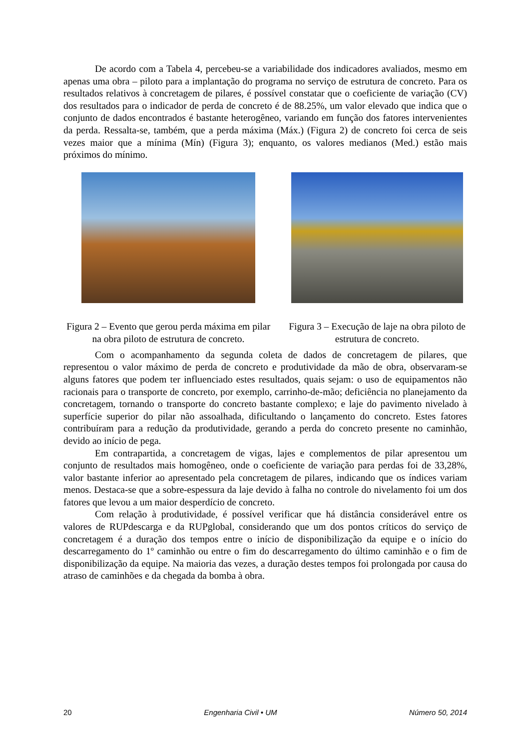De acordo com a Tabela 4, percebeu-se a variabilidade dos indicadores avaliados, mesmo em apenas uma obra – piloto para a implantação do programa no serviço de estrutura de concreto. Para os resultados relativos à concretagem de pilares, é possível constatar que o coeficiente de variação (CV) dos resultados para o indicador de perda de concreto é de 88.25%, um valor elevado que indica que o conjunto de dados encontrados é bastante heterogêneo, variando em função dos fatores intervenientes da perda. Ressalta-se, também, que a perda máxima (Máx.) (Figura 2) de concreto foi cerca de seis vezes maior que a mínima (Mín) (Figura 3); enquanto, os valores medianos (Med.) estão mais próximos do mínimo.
Figura 2 – Evento que gerou perda máxima em pilar na obra piloto de estrutura de concreto.
Figura 3 – Execução de laje na obra piloto de estrutura de concreto.
Com o acompanhamento da segunda coleta de dados de concretagem de pilares, que representou o valor máximo de perda de concreto e produtividade da mão de obra, observaram-se alguns fatores que podem ter influenciado estes resultados, quais sejam: o uso de equipamentos não racionais para o transporte de concreto, por exemplo, carrinho-de-mão; deficiência no planejamento da concretagem, tornando o transporte do concreto bastante complexo; e laje do pavimento nivelado à superfície superior do pilar não assoalhada, dificultando o lançamento do concreto. Estes fatores contribuíram para a redução da produtividade, gerando a perda do concreto presente no caminhão, devido ao início de pega.
Em contrapartida, a concretagem de vigas, lajes e complementos de pilar apresentou um conjunto de resultados mais homogêneo, onde o coeficiente de variação para perdas foi de 33,28%, valor bastante inferior ao apresentado pela concretagem de pilares, indicando que os índices variam menos. Destaca-se que a sobre-espessura da laje devido à falha no controle do nivelamento foi um dos fatores que levou a um maior desperdício de concreto.
Com relação à produtividade, é possível verificar que há distância considerável entre os valores de RUPdescarga e da RUPglobal, considerando que um dos pontos críticos do serviço de concretagem é a duração dos tempos entre o início de disponibilização da equipe e o início do descarregamento do 1º caminhão ou entre o fim do descarregamento do último caminhão e o fim de disponibilização da equipe. Na maioria das vezes, a duração destes tempos foi prolongada por causa do atraso de caminhões e da chegada da bomba à obra.
20 Engenharia Civil • UM Número 50, 2014